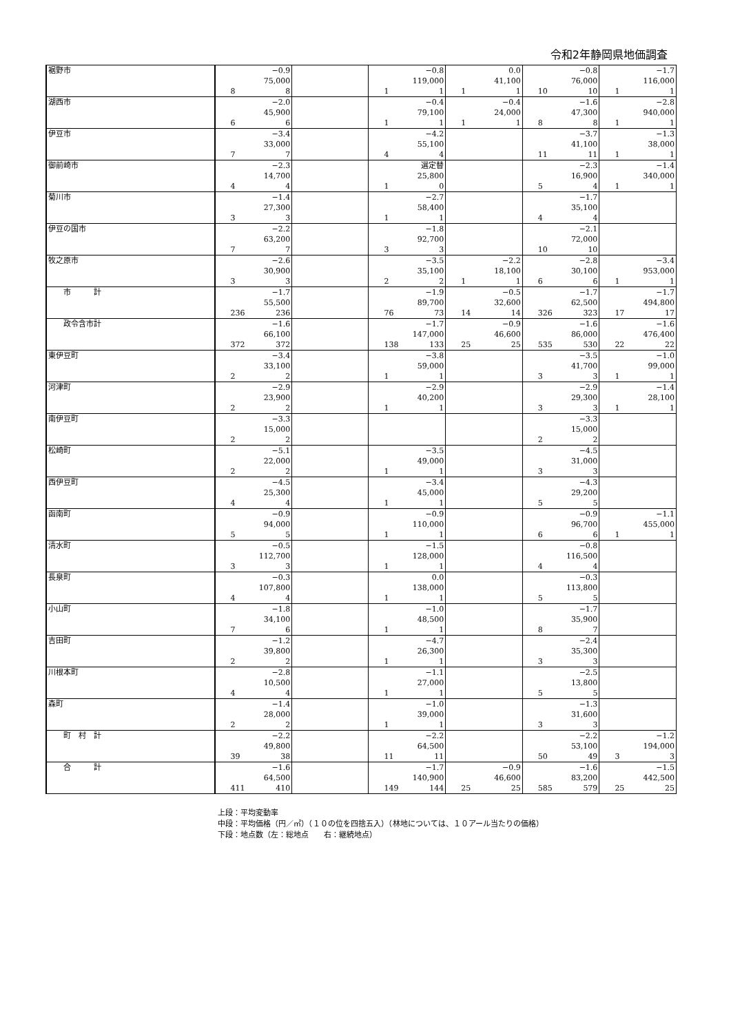令和2年静岡県地価調査
| 裾野市 | −0.9 75,000 8 8 | | −0.8 119,000 1 1 | 0.0 41,100 1 1 | −0.8 76,000 10 10 | −1.7 116,000 1 1 |
| 湖西市 | −2.0 45,900 6 6 | | −0.4 79,100 1 1 | −0.4 24,000 1 1 | −1.6 47,300 8 8 | −2.8 940,000 1 1 |
| 伊豆市 | −3.4 33,000 7 7 | | −4.2 55,100 4 4 | | −3.7 41,100 11 11 | −1.3 38,000 1 1 |
| 御前崎市 | −2.3 14,700 4 4 | | 選定替 25,800 1 0 | | −2.3 16,900 5 4 | −1.4 340,000 1 1 |
| 菊川市 | −1.4 27,300 3 3 | | −2.7 58,400 1 1 | | −1.7 35,100 4 4 | |
| 伊豆の国市 | −2.2 63,200 7 7 | | −1.8 92,700 3 3 | | −2.1 72,000 10 10 | |
| 牧之原市 | −2.6 30,900 3 3 | | −3.5 35,100 2 2 | −2.2 18,100 1 1 | −2.8 30,100 6 6 | −3.4 953,000 1 1 |
| 市 計 | −1.7 55,500 236 236 | | −1.9 89,700 76 73 | −0.5 32,600 14 14 | −1.7 62,500 326 323 | −1.7 494,800 17 17 |
| 政令含市計 | −1.6 66,100 372 372 | | −1.7 147,000 138 133 | −0.9 46,600 25 25 | −1.6 86,000 535 530 | −1.6 476,400 22 22 |
| 東伊豆町 | −3.4 33,100 2 2 | | −3.8 59,000 1 1 | | −3.5 41,700 3 3 | −1.0 99,000 1 1 |
| 河津町 | −2.9 23,900 2 2 | | −2.9 40,200 1 1 | | −2.9 29,300 3 3 | −1.4 28,100 1 1 |
| 南伊豆町 | −3.3 15,000 2 2 | | | | −3.3 15,000 2 2 | |
| 松崎町 | −5.1 22,000 2 2 | | −3.5 49,000 1 1 | | −4.5 31,000 3 3 | |
| 西伊豆町 | −4.5 25,300 4 4 | | −3.4 45,000 1 1 | | −4.3 29,200 5 5 | |
| 函南町 | −0.9 94,000 5 5 | | −0.9 110,000 1 1 | | −0.9 96,700 6 6 | −1.1 455,000 1 1 |
| 清水町 | −0.5 112,700 3 3 | | −1.5 128,000 1 1 | | −0.8 116,500 4 4 | |
| 長泉町 | −0.3 107,800 4 4 | | 0.0 138,000 1 1 | | −0.3 113,800 5 5 | |
| 小山町 | −1.8 34,100 7 6 | | −1.0 48,500 1 1 | | −1.7 35,900 8 7 | |
| 吉田町 | −1.2 39,800 2 2 | | −4.7 26,300 1 1 | | −2.4 35,300 3 3 | |
| 川根本町 | −2.8 10,500 4 4 | | −1.1 27,000 1 1 | | −2.5 13,800 5 5 | |
| 森町 | −1.4 28,000 2 2 | | −1.0 39,000 1 1 | | −1.3 31,600 3 3 | |
| 町 村 計 | −2.2 49,800 39 38 | | −2.2 64,500 11 11 | | −2.2 53,100 50 49 | −1.2 194,000 3 3 |
| 合 計 | −1.6 64,500 411 410 | | −1.7 140,900 149 144 | −0.9 46,600 25 25 | −1.6 83,200 585 579 | −1.5 442,500 25 25 |
上段：平均変動率
中段：平均価格（円／㎡）（１０の位を四捨五入）（林地については、１０アール当たりの価格）
下段：地点数（左：総地点　　右：継続地点）